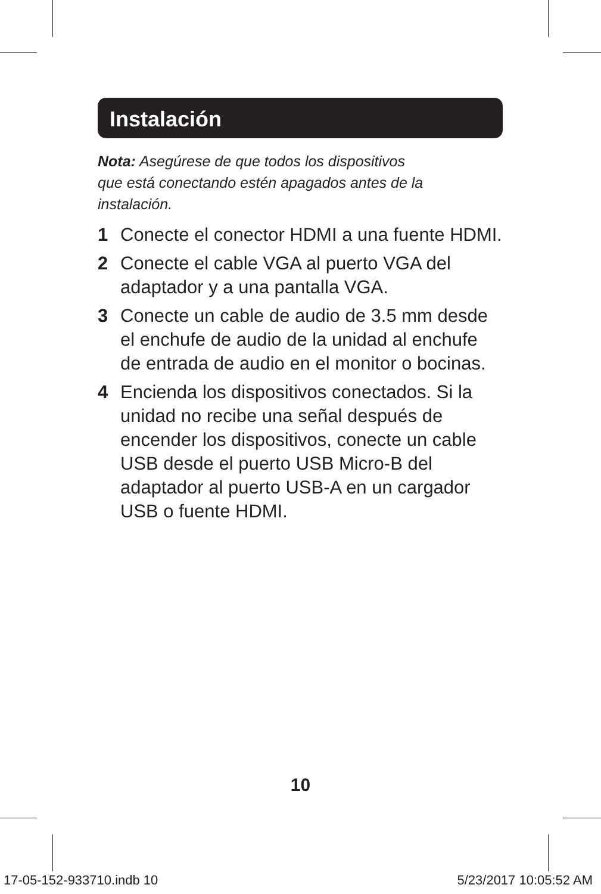Instalación
Nota: Asegúrese de que todos los dispositivos
que está conectando estén apagados antes de la
instalación.
1 Conecte el conector HDMI a una fuente HDMI.
2 Conecte el cable VGA al puerto VGA del adaptador y a una pantalla VGA.
3 Conecte un cable de audio de 3.5 mm desde el enchufe de audio de la unidad al enchufe de entrada de audio en el monitor o bocinas.
4 Encienda los dispositivos conectados. Si la unidad no recibe una señal después de encender los dispositivos, conecte un cable USB desde el puerto USB Micro-B del adaptador al puerto USB-A en un cargador USB o fuente HDMI.
10
17-05-152-933710.indb 10 5/23/2017 10:05:52 AM